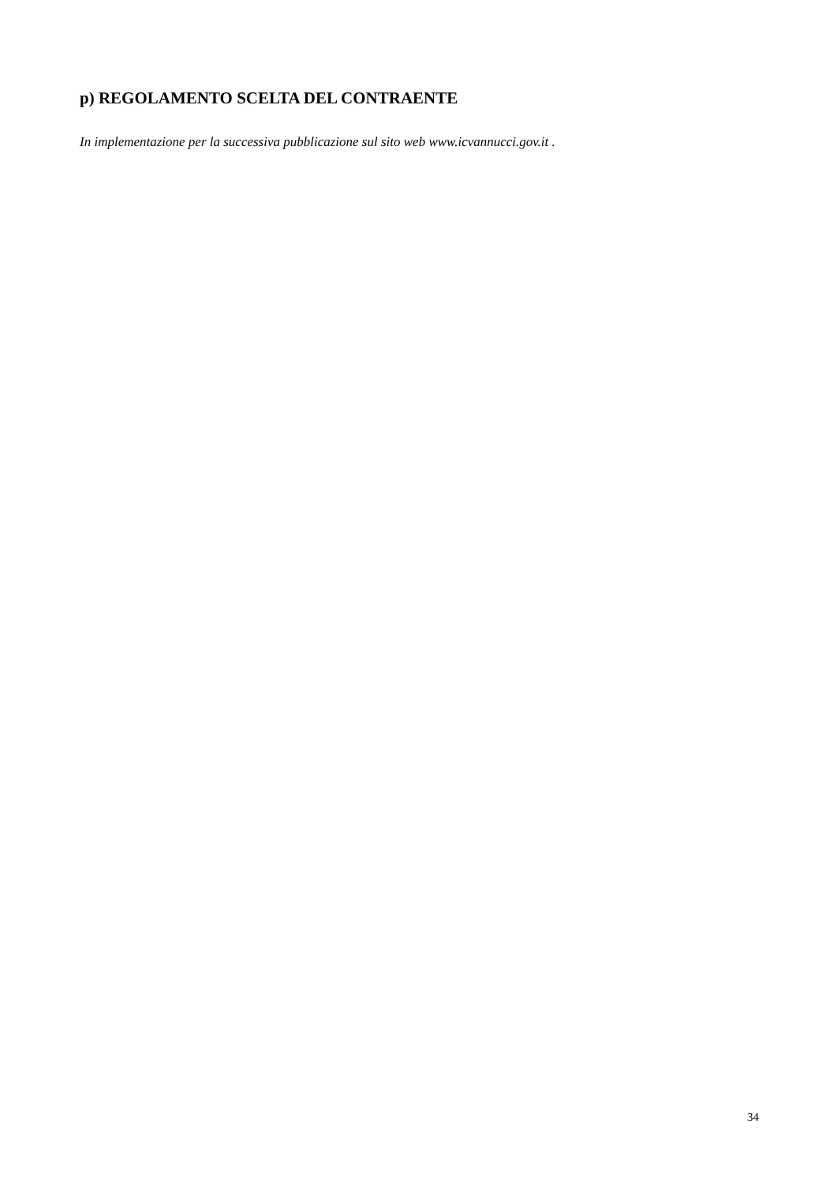p) REGOLAMENTO SCELTA DEL CONTRAENTE
In implementazione per la successiva pubblicazione sul sito web www.icvannucci.gov.it .
34